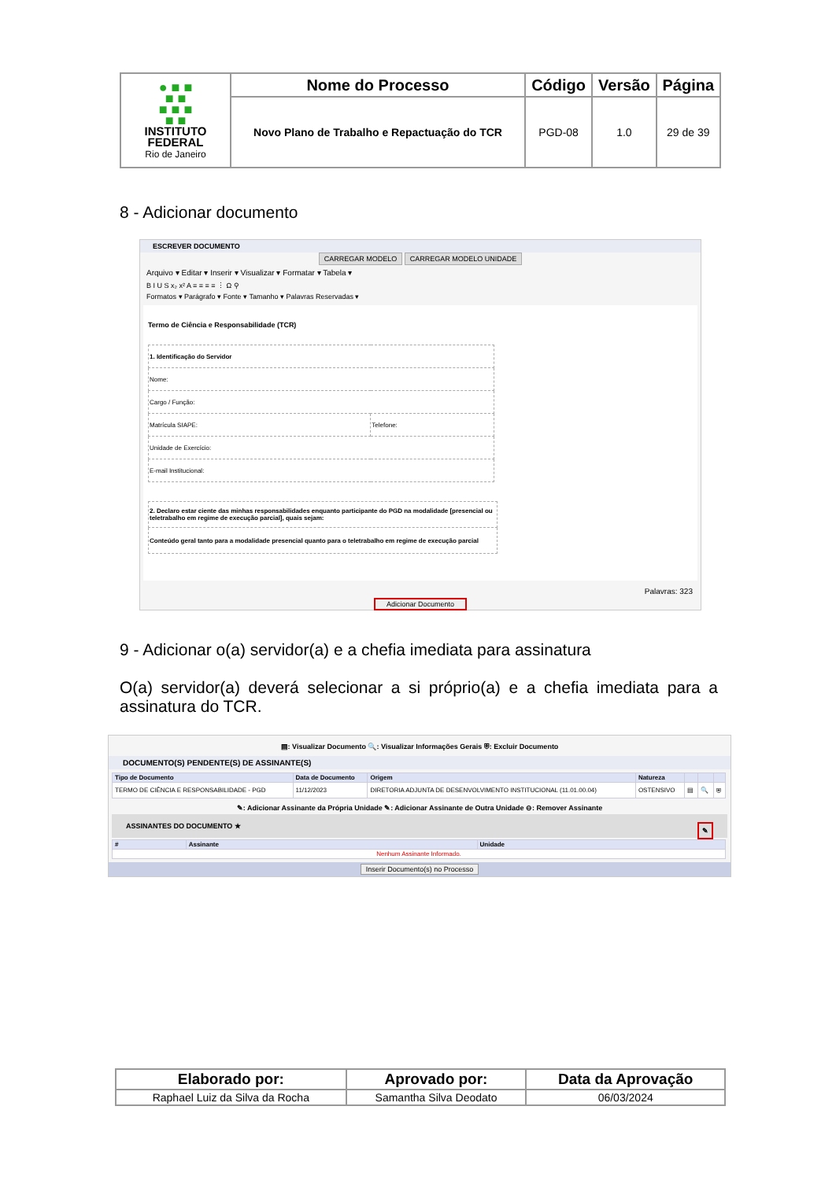| ● ■ ■ ■ ■ ■ ■ ■ ■ ■ INSTITUTO FEDERAL Rio de Janeiro | Nome do Processo | Código | Versão | Página |
| | Novo Plano de Trabalho e Repactuação do TCR | PGD-08 | 1.0 | 29 de 39 |
8 - Adicionar documento
ESCREVER DOCUMENTO
CARREGAR MODELO CARREGAR MODELO UNIDADE
Arquivo ▾ Editar ▾ Inserir ▾ Visualizar ▾ Formatar ▾ Tabela ▾
B I U S x₂ x² A ≡ ≡ ≡ ≡ ⋮ Ω ⚲
Formatos ▾ Parágrafo ▾ Fonte ▾ Tamanho ▾ Palavras Reservadas ▾
Termo de Ciência e Responsabilidade (TCR)
| 1. Identificação do Servidor | |
| Nome: | |
| Cargo / Função: | |
| Matrícula SIAPE: | Telefone: |
| Unidade de Exercício: | |
| E-mail Institucional: | |
| 2. Declaro estar ciente das minhas responsabilidades enquanto participante do PGD na modalidade [presencial ou teletrabalho em regime de execução parcial], quais sejam: |
| Conteúdo geral tanto para a modalidade presencial quanto para o teletrabalho em regime de execução parcial |
Palavras: 323
Adicionar Documento
9 - Adicionar o(a) servidor(a) e a chefia imediata para assinatura
O(a) servidor(a) deverá selecionar a si próprio(a) e a chefia imediata para a assinatura do TCR.
▤: Visualizar Documento 🔍: Visualizar Informações Gerais ⛨: Excluir Documento
DOCUMENTO(S) PENDENTE(S) DE ASSINANTE(S)
| Tipo de Documento | Data de Documento | Origem | Natureza | | | |
| --- | --- | --- | --- | --- | --- | --- |
| TERMO DE CIÊNCIA E RESPONSABILIDADE - PGD | 11/12/2023 | DIRETORIA ADJUNTA DE DESENVOLVIMENTO INSTITUCIONAL (11.01.00.04) | OSTENSIVO | ▤ | 🔍 | ⛨ |
✎: Adicionar Assinante da Própria Unidade ✎: Adicionar Assinante de Outra Unidade ⊖: Remover Assinante
ASSINANTES DO DOCUMENTO ★ ✎
| # | Assinante | Unidade |
| --- | --- | --- |
| Nenhum Assinante Informado. | | |
Inserir Documento(s) no Processo
| Elaborado por: | Aprovado por: | Data da Aprovação |
| --- | --- | --- |
| Raphael Luiz da Silva da Rocha | Samantha Silva Deodato | 06/03/2024 |